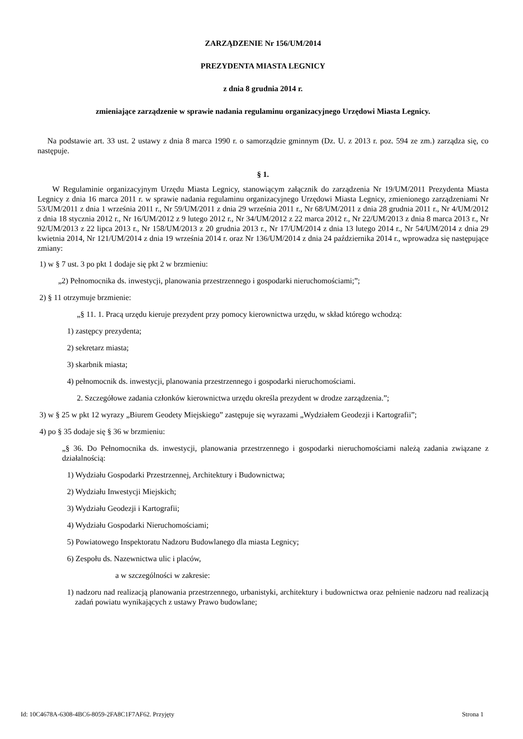ZARZĄDZENIE Nr 156/UM/2014
PREZYDENTA MIASTA LEGNICY
z dnia 8 grudnia 2014 r.
zmieniające zarządzenie w sprawie nadania regulaminu organizacyjnego Urzędowi Miasta Legnicy.
Na podstawie art. 33 ust. 2 ustawy z dnia 8 marca 1990 r. o samorządzie gminnym (Dz. U. z 2013 r. poz. 594 ze zm.) zarządza się, co następuje.
§ 1.
W Regulaminie organizacyjnym Urzędu Miasta Legnicy, stanowiącym załącznik do zarządzenia Nr 19/UM/2011 Prezydenta Miasta Legnicy z dnia 16 marca 2011 r. w sprawie nadania regulaminu organizacyjnego Urzędowi Miasta Legnicy, zmienionego zarządzeniami Nr 53/UM/2011 z dnia 1 września 2011 r., Nr 59/UM/2011 z dnia 29 września 2011 r., Nr 68/UM/2011 z dnia 28 grudnia 2011 r., Nr 4/UM/2012 z dnia 18 stycznia 2012 r., Nr 16/UM/2012 z 9 lutego 2012 r., Nr 34/UM/2012 z 22 marca 2012 r., Nr 22/UM/2013 z dnia 8 marca 2013 r., Nr 92/UM/2013 z 22 lipca 2013 r., Nr 158/UM/2013 z 20 grudnia 2013 r., Nr 17/UM/2014 z dnia 13 lutego 2014 r., Nr 54/UM/2014 z dnia 29 kwietnia 2014, Nr 121/UM/2014 z dnia 19 września 2014 r. oraz Nr 136/UM/2014 z dnia 24 października 2014 r., wprowadza się następujące zmiany:
1) w § 7 ust. 3 po pkt 1 dodaje się pkt 2 w brzmieniu:
„2) Pełnomocnika ds. inwestycji, planowania przestrzennego i gospodarki nieruchomościami;”;
2) § 11 otrzymuje brzmienie:
„§ 11. 1. Pracą urzędu kieruje prezydent przy pomocy kierownictwa urzędu, w skład którego wchodzą:
1) zastępcy prezydenta;
2) sekretarz miasta;
3) skarbnik miasta;
4) pełnomocnik ds. inwestycji, planowania przestrzennego i gospodarki nieruchomościami.
2. Szczegółowe zadania członków kierownictwa urzędu określa prezydent w drodze zarządzenia.”;
3) w § 25 w pkt 12 wyrazy „Biurem Geodety Miejskiego” zastępuje się wyrazami „Wydziałem Geodezji i Kartografii”;
4) po § 35 dodaje się § 36 w brzmieniu:
„§ 36. Do Pełnomocnika ds. inwestycji, planowania przestrzennego i gospodarki nieruchomościami należą zadania związane z działalnością:
1) Wydziału Gospodarki Przestrzennej, Architektury i Budownictwa;
2) Wydziału Inwestycji Miejskich;
3) Wydziału Geodezji i Kartografii;
4) Wydziału Gospodarki Nieruchomościami;
5) Powiatowego Inspektoratu Nadzoru Budowlanego dla miasta Legnicy;
6) Zespołu ds. Nazewnictwa ulic i placów,
a w szczególności w zakresie:
1) nadzoru nad realizacją planowania przestrzennego, urbanistyki, architektury i budownictwa oraz pełnienie nadzoru nad realizacją zadań powiatu wynikających z ustawy Prawo budowlane;
Id: 10C4678A-6308-4BC6-8059-2FA8C1F7AF62. Przyjęty Strona 1